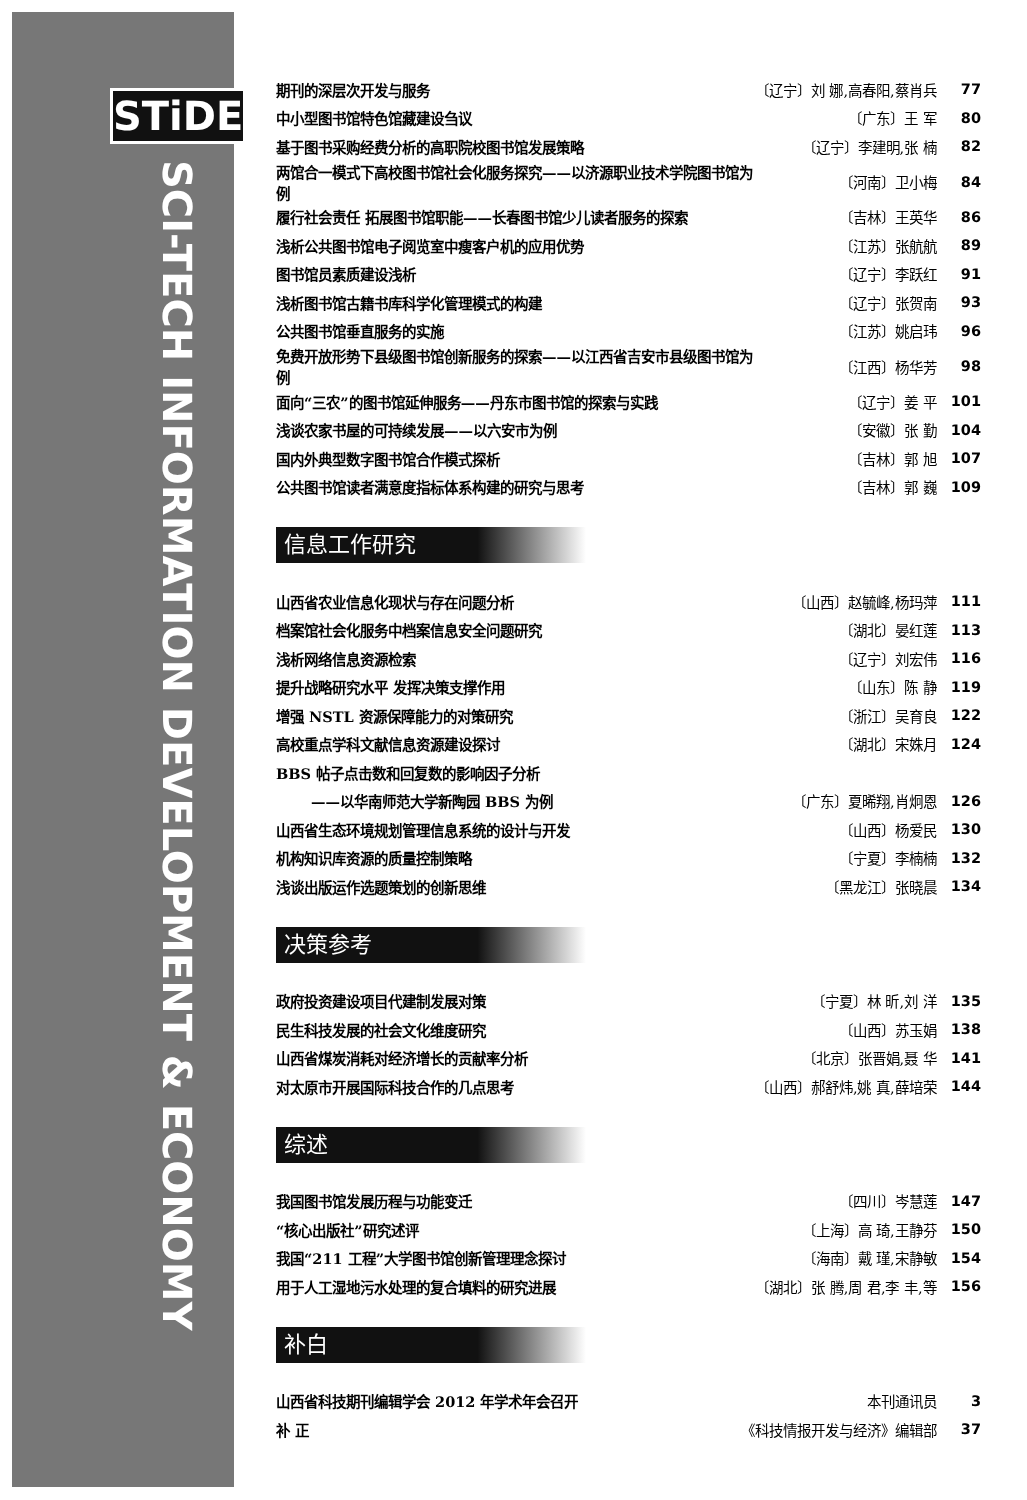STiDE
SCI-TECH INFORMATION DEVELOPMENT & ECONOMY
| 期刊的深层次开发与服务 | 〔辽宁〕刘 娜,高春阳,蔡肖兵 | 77 |
| 中小型图书馆特色馆藏建设刍议 | 〔广东〕王 军 | 80 |
| 基于图书采购经费分析的高职院校图书馆发展策略 | 〔辽宁〕李建明,张 楠 | 82 |
| 两馆合一模式下高校图书馆社会化服务探究——以济源职业技术学院图书馆为例 | 〔河南〕卫小梅 | 84 |
| 履行社会责任 拓展图书馆职能——长春图书馆少儿读者服务的探索 | 〔吉林〕王英华 | 86 |
| 浅析公共图书馆电子阅览室中瘦客户机的应用优势 | 〔江苏〕张航航 | 89 |
| 图书馆员素质建设浅析 | 〔辽宁〕李跃红 | 91 |
| 浅析图书馆古籍书库科学化管理模式的构建 | 〔辽宁〕张贺南 | 93 |
| 公共图书馆垂直服务的实施 | 〔江苏〕姚启玮 | 96 |
| 免费开放形势下县级图书馆创新服务的探索——以江西省吉安市县级图书馆为例 | 〔江西〕杨华芳 | 98 |
| 面向“三农”的图书馆延伸服务——丹东市图书馆的探索与实践 | 〔辽宁〕姜 平 | 101 |
| 浅谈农家书屋的可持续发展——以六安市为例 | 〔安徽〕张 勤 | 104 |
| 国内外典型数字图书馆合作模式探析 | 〔吉林〕郭 旭 | 107 |
| 公共图书馆读者满意度指标体系构建的研究与思考 | 〔吉林〕郭 巍 | 109 |
信息工作研究
| 山西省农业信息化现状与存在问题分析 | 〔山西〕赵毓峰,杨玛萍 | 111 |
| 档案馆社会化服务中档案信息安全问题研究 | 〔湖北〕晏红莲 | 113 |
| 浅析网络信息资源检索 | 〔辽宁〕刘宏伟 | 116 |
| 提升战略研究水平 发挥决策支撑作用 | 〔山东〕陈 静 | 119 |
| 增强 NSTL 资源保障能力的对策研究 | 〔浙江〕吴育良 | 122 |
| 高校重点学科文献信息资源建设探讨 | 〔湖北〕宋姝月 | 124 |
| BBS 帖子点击数和回复数的影响因子分析 | | |
| ——以华南师范大学新陶园 BBS 为例 | 〔广东〕夏晞翔,肖炯恩 | 126 |
| 山西省生态环境规划管理信息系统的设计与开发 | 〔山西〕杨爱民 | 130 |
| 机构知识库资源的质量控制策略 | 〔宁夏〕李楠楠 | 132 |
| 浅谈出版运作选题策划的创新思维 | 〔黑龙江〕张晓晨 | 134 |
决策参考
| 政府投资建设项目代建制发展对策 | 〔宁夏〕林 昕,刘 洋 | 135 |
| 民生科技发展的社会文化维度研究 | 〔山西〕苏玉娟 | 138 |
| 山西省煤炭消耗对经济增长的贡献率分析 | 〔北京〕张晋娟,聂 华 | 141 |
| 对太原市开展国际科技合作的几点思考 | 〔山西〕郝舒炜,姚 真,薛培荣 | 144 |
综述
| 我国图书馆发展历程与功能变迁 | 〔四川〕岑慧莲 | 147 |
| “核心出版社”研究述评 | 〔上海〕高 琦,王静芬 | 150 |
| 我国“211 工程”大学图书馆创新管理理念探讨 | 〔海南〕戴 瑾,宋静敏 | 154 |
| 用于人工湿地污水处理的复合填料的研究进展 | 〔湖北〕张 腾,周 君,李 丰,等 | 156 |
补白
| 山西省科技期刊编辑学会 2012 年学术年会召开 | 本刊通讯员 | 3 |
| 补 正 | 《科技情报开发与经济》编辑部 | 37 |